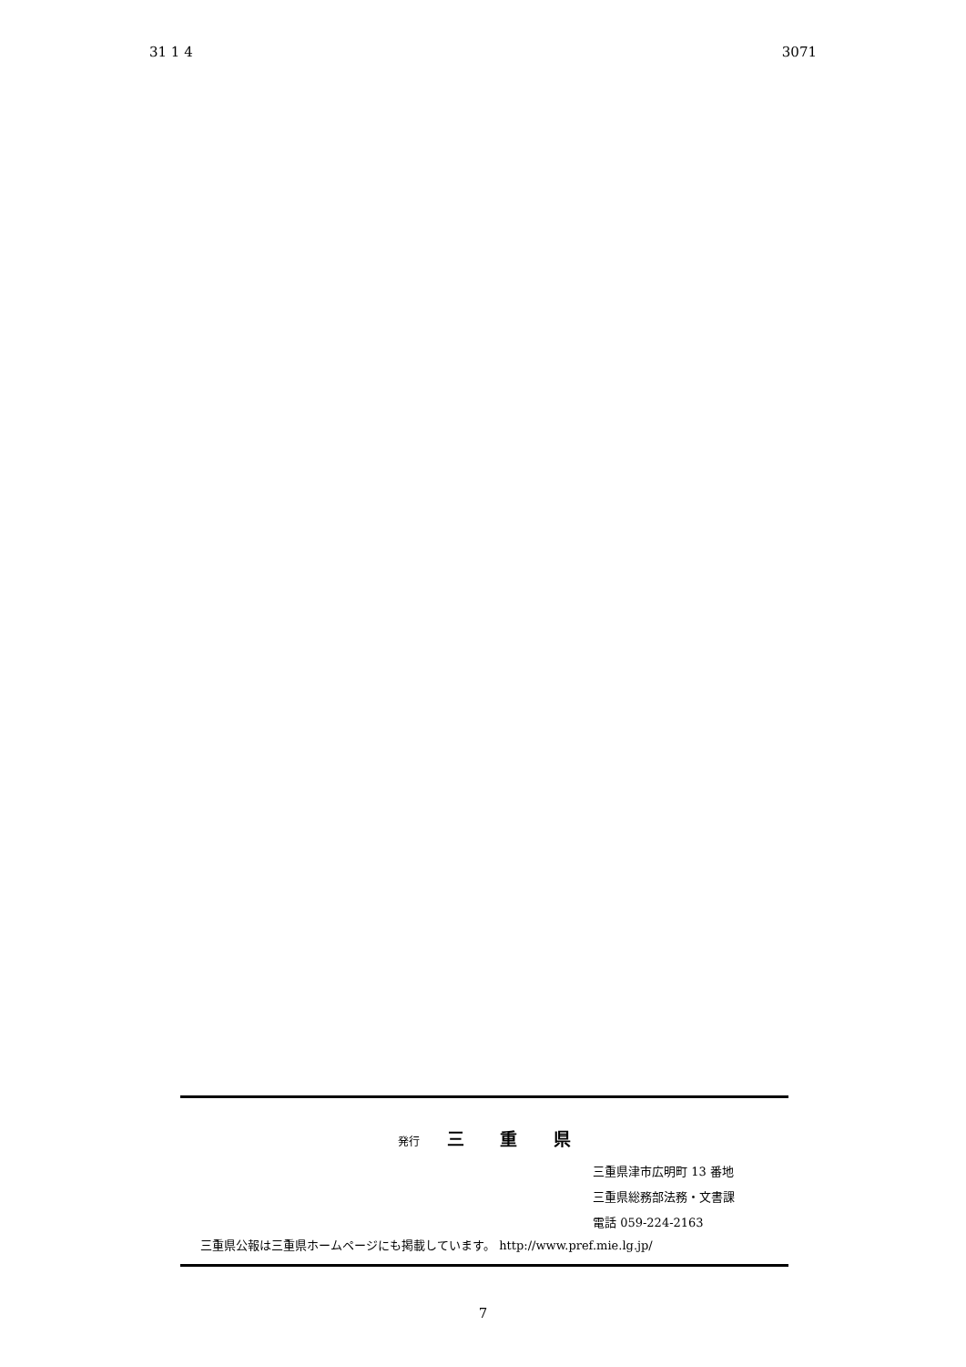31 1 4 3071
発行 三 重 県
三重県津市広明町 13 番地
三重県総務部法務・文書課
電話 059-224-2163
三重県公報は三重県ホームページにも掲載しています。 http://www.pref.mie.lg.jp/
7